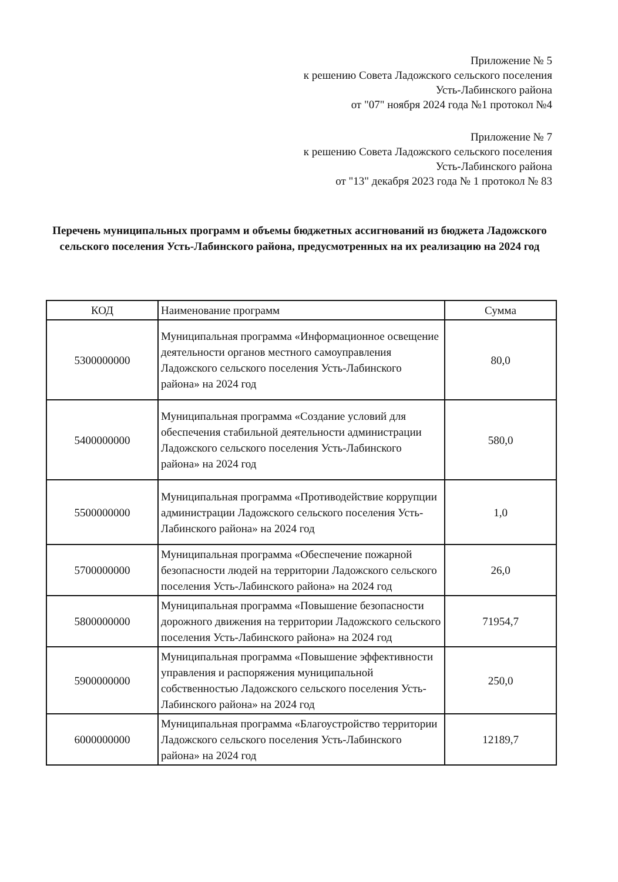Приложение № 5
к решению Совета Ладожского сельского поселения
Усть-Лабинского района
от "07" ноября 2024 года №1 протокол №4
Приложение № 7
к решению Совета Ладожского сельского поселения
Усть-Лабинского района
от "13" декабря 2023 года № 1 протокол № 83
Перечень муниципальных программ и объемы бюджетных ассигнований из бюджета Ладожского сельского поселения Усть-Лабинского района, предусмотренных на их реализацию на 2024 год
| КОД | Наименование программ | Сумма |
| --- | --- | --- |
| 5300000000 | Муниципальная программа «Информационное освещение деятельности органов местного самоуправления Ладожского сельского поселения Усть-Лабинского района» на 2024 год | 80,0 |
| 5400000000 | Муниципальная программа «Создание условий для обеспечения стабильной деятельности администрации Ладожского сельского поселения Усть-Лабинского района» на 2024 год | 580,0 |
| 5500000000 | Муниципальная программа «Противодействие коррупции администрации Ладожского сельского поселения Усть-Лабинского района» на 2024 год | 1,0 |
| 5700000000 | Муниципальная программа «Обеспечение пожарной безопасности людей на территории Ладожского сельского поселения Усть-Лабинского района» на 2024 год | 26,0 |
| 5800000000 | Муниципальная программа «Повышение безопасности дорожного движения на территории Ладожского сельского поселения Усть-Лабинского района» на 2024 год | 71954,7 |
| 5900000000 | Муниципальная программа «Повышение эффективности управления и распоряжения муниципальной собственностью Ладожского сельского поселения Усть-Лабинского района» на 2024 год | 250,0 |
| 6000000000 | Муниципальная программа «Благоустройство территории Ладожского сельского поселения Усть-Лабинского района» на 2024 год | 12189,7 |